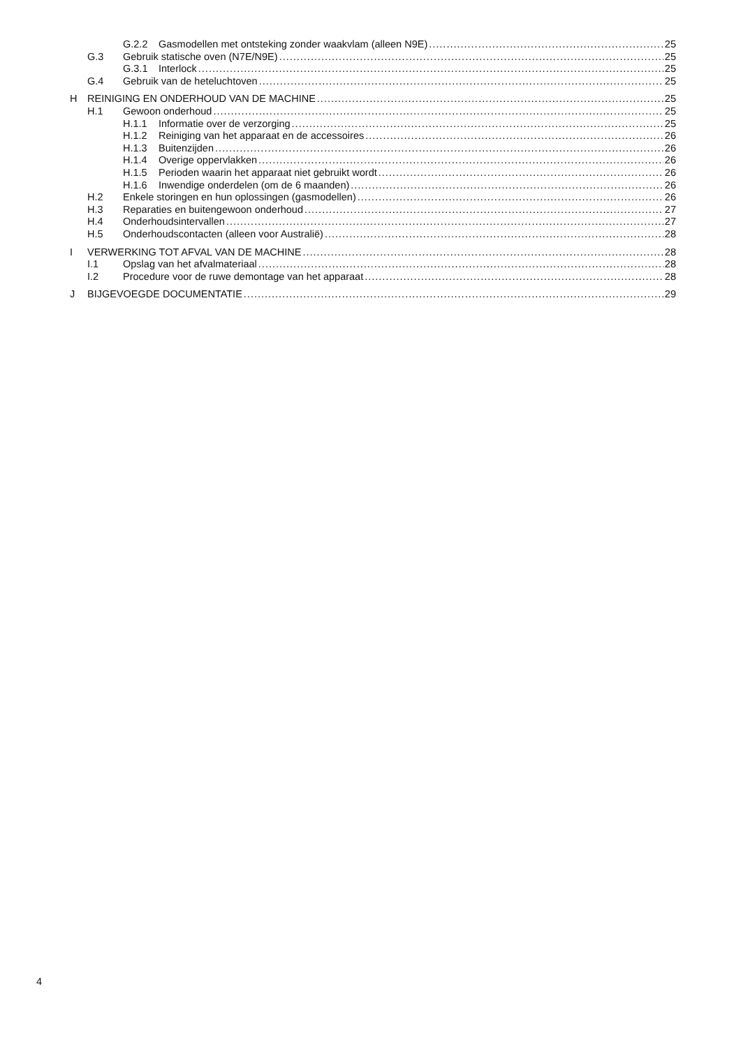G.2.2 Gasmodellen met ontsteking zonder waakvlam (alleen N9E) 25
G.3 Gebruik statische oven (N7E/N9E) 25
G.3.1 Interlock 25
G.4 Gebruik van de heteluchtoven 25
H REINIGING EN ONDERHOUD VAN DE MACHINE 25
H.1 Gewoon onderhoud 25
H.1.1 Informatie over de verzorging 25
H.1.2 Reiniging van het apparaat en de accessoires 26
H.1.3 Buitenzijden 26
H.1.4 Overige oppervlakken 26
H.1.5 Perioden waarin het apparaat niet gebruikt wordt 26
H.1.6 Inwendige onderdelen (om de 6 maanden) 26
H.2 Enkele storingen en hun oplossingen (gasmodellen) 26
H.3 Reparaties en buitengewoon onderhoud 27
H.4 Onderhoudsintervallen 27
H.5 Onderhoudscontacten (alleen voor Australië) 28
I VERWERKING TOT AFVAL VAN DE MACHINE 28
I.1 Opslag van het afvalmateriaal 28
I.2 Procedure voor de ruwe demontage van het apparaat 28
J BIJGEVOEGDE DOCUMENTATIE 29
4